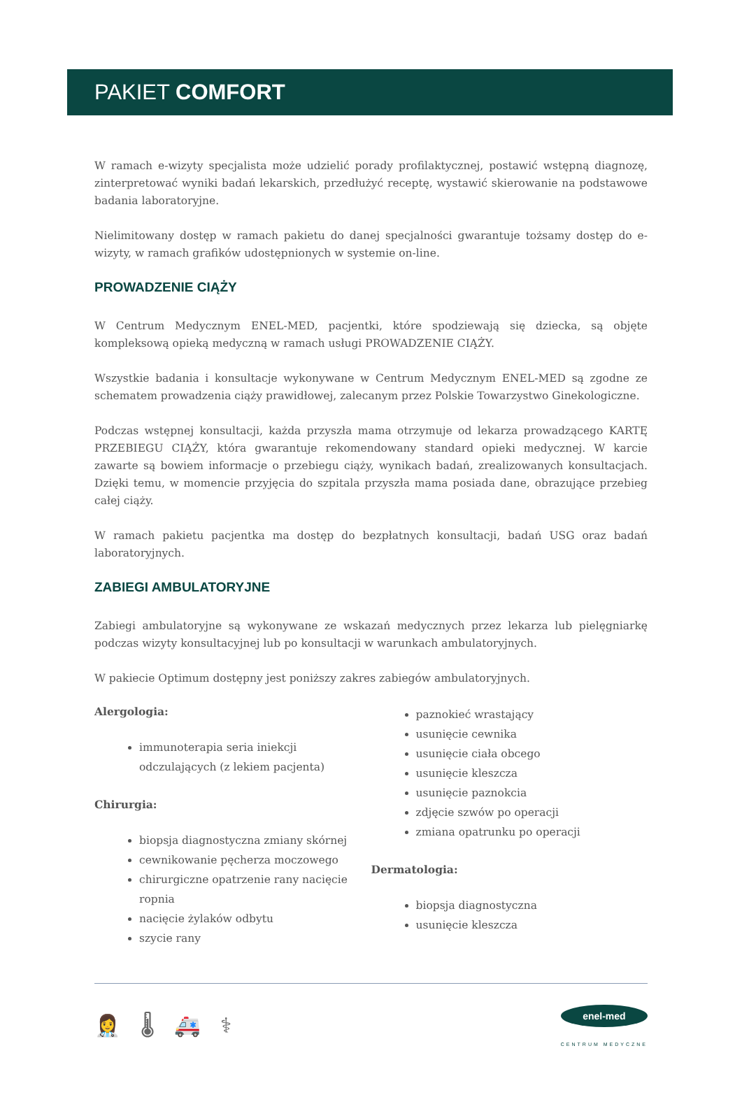PAKIET COMFORT
W ramach e-wizyty specjalista może udzielić porady profilaktycznej, postawić wstępną diagnozę, zinterpretować wyniki badań lekarskich, przedłużyć receptę, wystawić skierowanie na podstawowe badania laboratoryjne.
Nielimitowany dostęp w ramach pakietu do danej specjalności gwarantuje tożsamy dostęp do e-wizyty, w ramach grafików udostępnionych w systemie on-line.
PROWADZENIE CIĄŻY
W Centrum Medycznym ENEL-MED, pacjentki, które spodziewają się dziecka, są objęte kompleksową opieką medyczną w ramach usługi PROWADZENIE CIĄŻY.
Wszystkie badania i konsultacje wykonywane w Centrum Medycznym ENEL-MED są zgodne ze schematem prowadzenia ciąży prawidłowej, zalecanym przez Polskie Towarzystwo Ginekologiczne.
Podczas wstępnej konsultacji, każda przyszła mama otrzymuje od lekarza prowadzącego KARTĘ PRZEBIEGU CIĄŻY, która gwarantuje rekomendowany standard opieki medycznej. W karcie zawarte są bowiem informacje o przebiegu ciąży, wynikach badań, zrealizowanych konsultacjach. Dzięki temu, w momencie przyjęcia do szpitala przyszła mama posiada dane, obrazujące przebieg całej ciąży.
W ramach pakietu pacjentka ma dostęp do bezpłatnych konsultacji, badań USG oraz badań laboratoryjnych.
ZABIEGI AMBULATORYJNE
Zabiegi ambulatoryjne są wykonywane ze wskazań medycznych przez lekarza lub pielęgniarkę podczas wizyty konsultacyjnej lub po konsultacji w warunkach ambulatoryjnych.
W pakiecie Optimum dostępny jest poniższy zakres zabiegów ambulatoryjnych.
Alergologia:
immunoterapia seria iniekcji odczulających (z lekiem pacjenta)
Chirurgia:
biopsja diagnostyczna zmiany skórnej
cewnikowanie pęcherza moczowego
chirurgiczne opatrzenie rany nacięcie ropnia
nacięcie żylaków odbytu
szycie rany
paznokieć wrastający
usunięcie cewnika
usunięcie ciała obcego
usunięcie kleszcza
usunięcie paznokcia
zdjęcie szwów po operacji
zmiana opatrunku po operacji
Dermatologia:
biopsja diagnostyczna
usunięcie kleszcza
👩‍⚕ 🌡 🚑 ⚕
enel-med
CENTRUM MEDYCZNE